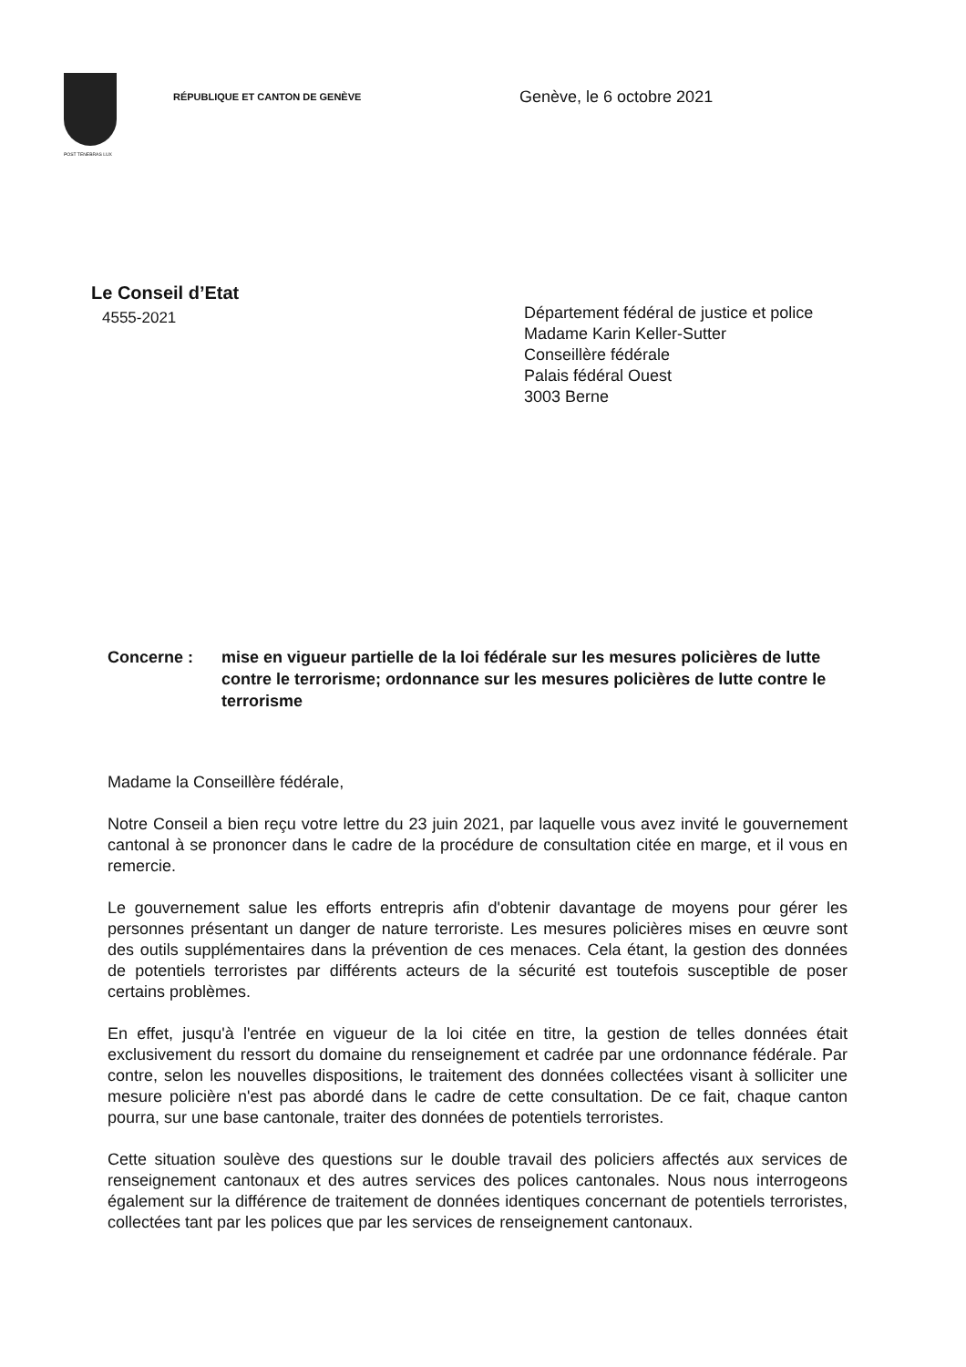POST TENEBRAS LUX
RÉPUBLIQUE ET CANTON DE GENÈVE
Genève, le 6 octobre 2021
Le Conseil d’Etat
4555-2021
Département fédéral de justice et police
Madame Karin Keller-Sutter
Conseillère fédérale
Palais fédéral Ouest
3003 Berne
Concerne : mise en vigueur partielle de la loi fédérale sur les mesures policières de lutte contre le terrorisme; ordonnance sur les mesures policières de lutte contre le terrorisme
Madame la Conseillère fédérale,
Notre Conseil a bien reçu votre lettre du 23 juin 2021, par laquelle vous avez invité le gouvernement cantonal à se prononcer dans le cadre de la procédure de consultation citée en marge, et il vous en remercie.
Le gouvernement salue les efforts entrepris afin d'obtenir davantage de moyens pour gérer les personnes présentant un danger de nature terroriste. Les mesures policières mises en œuvre sont des outils supplémentaires dans la prévention de ces menaces. Cela étant, la gestion des données de potentiels terroristes par différents acteurs de la sécurité est toutefois susceptible de poser certains problèmes.
En effet, jusqu'à l'entrée en vigueur de la loi citée en titre, la gestion de telles données était exclusivement du ressort du domaine du renseignement et cadrée par une ordonnance fédérale. Par contre, selon les nouvelles dispositions, le traitement des données collectées visant à solliciter une mesure policière n'est pas abordé dans le cadre de cette consultation. De ce fait, chaque canton pourra, sur une base cantonale, traiter des données de potentiels terroristes.
Cette situation soulève des questions sur le double travail des policiers affectés aux services de renseignement cantonaux et des autres services des polices cantonales. Nous nous interrogeons également sur la différence de traitement de données identiques concernant de potentiels terroristes, collectées tant par les polices que par les services de renseignement cantonaux.